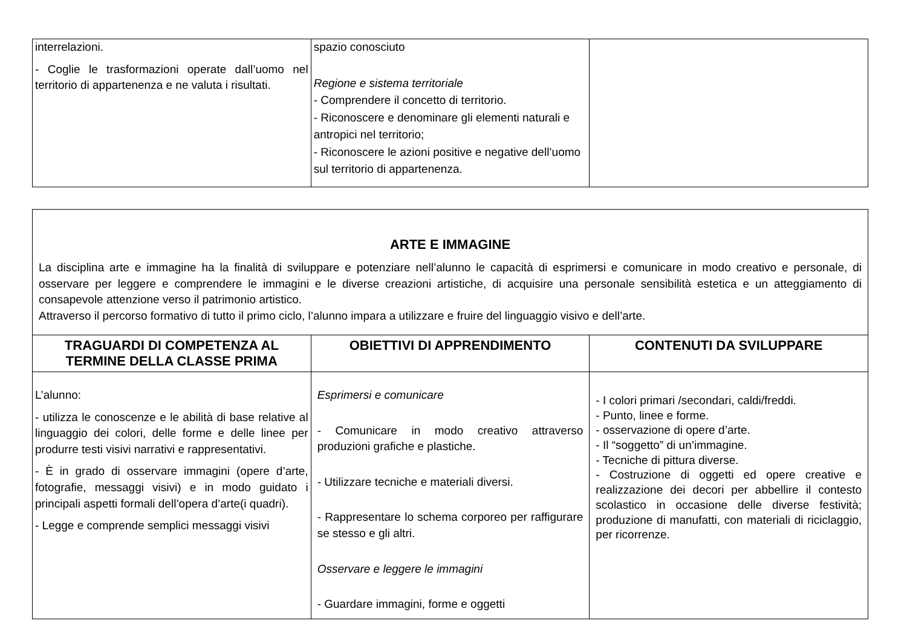| interrelazioni. - Coglie le trasformazioni operate dall’uomo nel territorio di appartenenza e ne valuta i risultati. | spazio conosciuto Regione e sistema territoriale - Comprendere il concetto di territorio. - Riconoscere e denominare gli elementi naturali e antropici nel territorio; - Riconoscere le azioni positive e negative dell’uomo sul territorio di appartenenza. | |
| ARTE E IMMAGINE La disciplina arte e immagine ha la finalità di sviluppare e potenziare nell’alunno le capacità di esprimersi e comunicare in modo creativo e personale, di osservare per leggere e comprendere le immagini e le diverse creazioni artistiche, di acquisire una personale sensibilità estetica e un atteggiamento di consapevole attenzione verso il patrimonio artistico. Attraverso il percorso formativo di tutto il primo ciclo, l’alunno impara a utilizzare e fruire del linguaggio visivo e dell’arte. | | |
| TRAGUARDI DI COMPETENZA AL TERMINE DELLA CLASSE PRIMA | OBIETTIVI DI APPRENDIMENTO | CONTENUTI DA SVILUPPARE |
| L’alunno: - utilizza le conoscenze e le abilità di base relative al linguaggio dei colori, delle forme e delle linee per produrre testi visivi narrativi e rappresentativi. - È in grado di osservare immagini (opere d’arte, fotografie, messaggi visivi) e in modo guidato i principali aspetti formali dell’opera d’arte(i quadri). - Legge e comprende semplici messaggi visivi | Esprimersi e comunicare - Comunicare in modo creativo attraverso produzioni grafiche e plastiche. - Utilizzare tecniche e materiali diversi. - Rappresentare lo schema corporeo per raffigurare se stesso e gli altri. Osservare e leggere le immagini - Guardare immagini, forme e oggetti | - I colori primari /secondari, caldi/freddi. - Punto, linee e forme. - osservazione di opere d’arte. - Il “soggetto” di un’immagine. - Tecniche di pittura diverse. - Costruzione di oggetti ed opere creative e realizzazione dei decori per abbellire il contesto scolastico in occasione delle diverse festività; produzione di manufatti, con materiali di riciclaggio, per ricorrenze. |